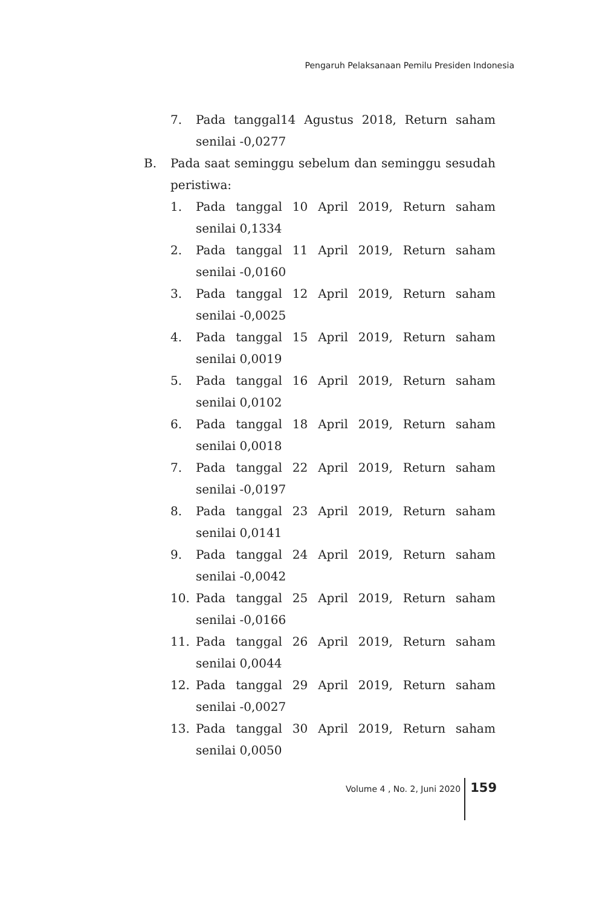Pengaruh Pelaksanaan Pemilu Presiden Indonesia
7. Pada tanggal14 Agustus 2018, Return saham senilai -0,0277
B. Pada saat seminggu sebelum dan seminggu sesudah peristiwa:
1. Pada tanggal 10 April 2019, Return saham senilai 0,1334
2. Pada tanggal 11 April 2019, Return saham senilai -0,0160
3. Pada tanggal 12 April 2019, Return saham senilai -0,0025
4. Pada tanggal 15 April 2019, Return saham senilai 0,0019
5. Pada tanggal 16 April 2019, Return saham senilai 0,0102
6. Pada tanggal 18 April 2019, Return saham senilai 0,0018
7. Pada tanggal 22 April 2019, Return saham senilai -0,0197
8. Pada tanggal 23 April 2019, Return saham senilai 0,0141
9. Pada tanggal 24 April 2019, Return saham senilai -0,0042
10. Pada tanggal 25 April 2019, Return saham senilai -0,0166
11. Pada tanggal 26 April 2019, Return saham senilai 0,0044
12. Pada tanggal 29 April 2019, Return saham senilai -0,0027
13. Pada tanggal 30 April 2019, Return saham senilai 0,0050
Volume 4 , No. 2, Juni 2020 159